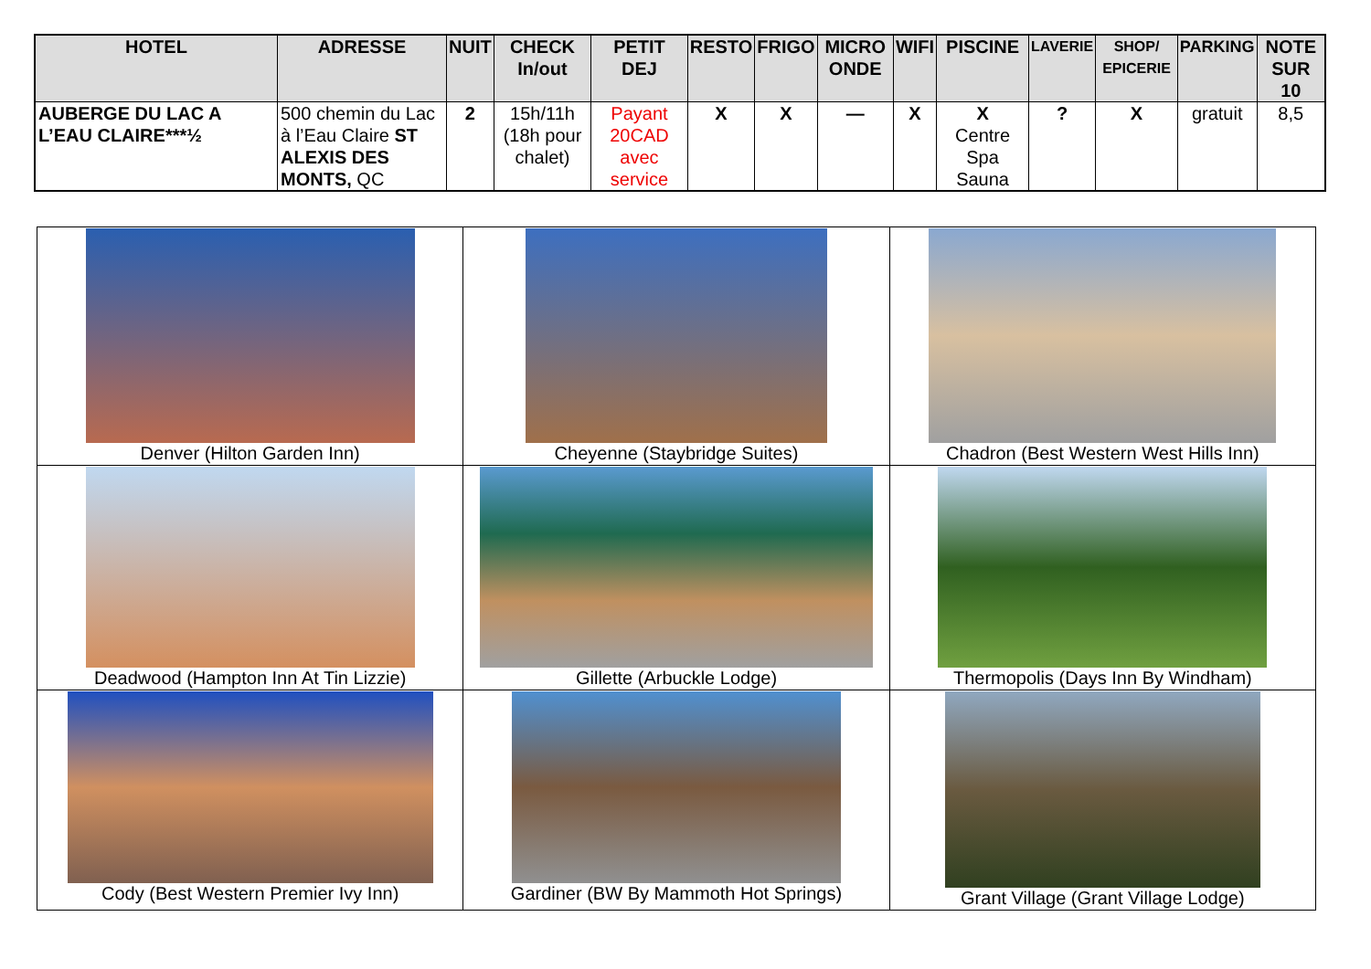| HOTEL | ADRESSE | NUIT | CHECK In/out | PETIT DEJ | RESTO | FRIGO | MICRO ONDE | WIFI | PISCINE | LAVERIE | SHOP/ EPICERIE | PARKING | NOTE SUR 10 |
| --- | --- | --- | --- | --- | --- | --- | --- | --- | --- | --- | --- | --- | --- |
| AUBERGE DU LAC A L’EAU CLAIRE***½ | 500 chemin du Lac à l’Eau Claire ST ALEXIS DES MONTS, QC | 2 | 15h/11h (18h pour chalet) | Payant 20CAD avec service | X | X | — | X | X Centre Spa Sauna | ? | X | gratuit | 8,5 |
| Denver (Hilton Garden Inn) | Cheyenne (Staybridge Suites) | Chadron (Best Western West Hills Inn) |
| Deadwood (Hampton Inn At Tin Lizzie) | Gillette (Arbuckle Lodge) | Thermopolis (Days Inn By Windham) |
| Cody (Best Western Premier Ivy Inn) | Gardiner (BW By Mammoth Hot Springs) | Grant Village (Grant Village Lodge) |